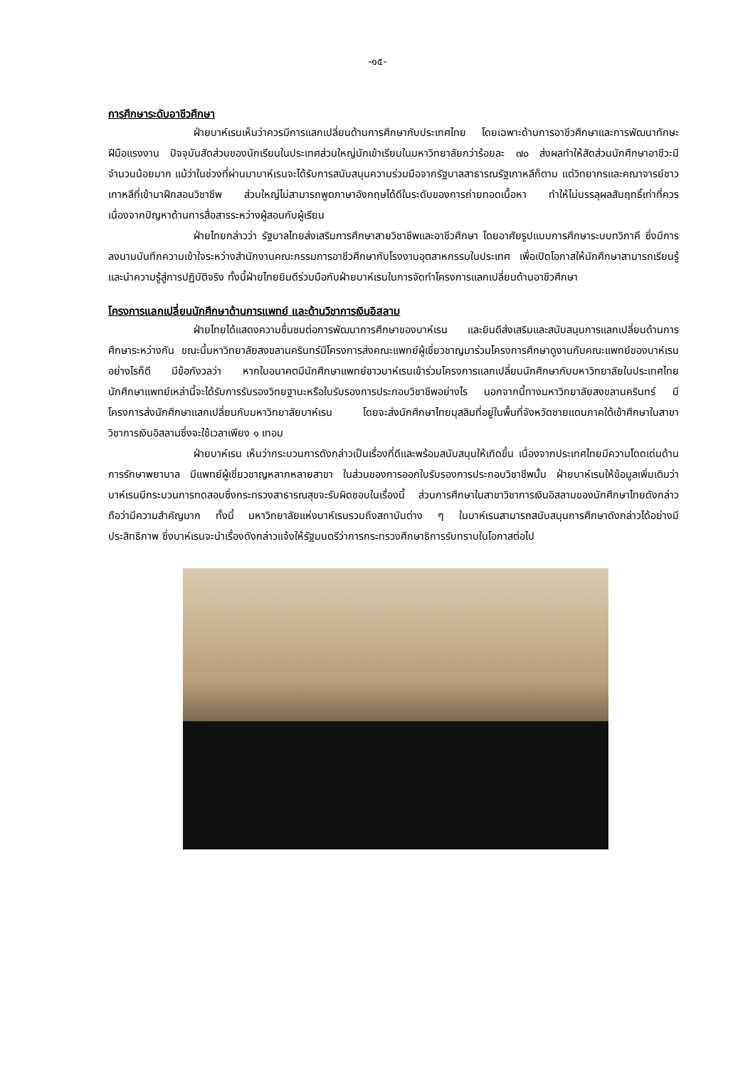-๑๕-
การศึกษาระดับอาชีวศึกษา
ฝ่ายบาห์เรนเห็นว่าควรมีการแลกเปลี่ยนด้านการศึกษากับประเทศไทย โดยเฉพาะด้านการอาชีวศึกษาและการพัฒนาทักษะฝีมือแรงงาน ปัจจุบันสัดส่วนของนักเรียนในประเทศส่วนใหญ่มักเข้าเรียนในมหาวิทยาลัยกว่าร้อยละ ๗๐ ส่งผลทำให้สัดส่วนนักศึกษาอาชีวะมีจำนวนน้อยมาก แม้ว่าในช่วงที่ผ่านมาบาห์เรนจะได้รับการสนับสนุนความร่วมมือจากรัฐบาลสาธารณรัฐเกาหลีก็ตาม แต่วิทยากรและคณาจารย์ชาวเกาหลีที่เข้ามาฝึกสอนวิชาชีพ ส่วนใหญ่ไม่สามารถพูดภาษาอังกฤษได้ดีในระดับของการถ่ายทอดเนื้อหา ทำให้ไม่บรรลุผลสัมฤทธิ์เท่าที่ควร เนื่องจากปัญหาด้านการสื่อสารระหว่างผู้สอนกับผู้เรียน
ฝ่ายไทยกล่าวว่า รัฐบาลไทยส่งเสริมการศึกษาสายวิชาชีพและอาชีวศึกษา โดยอาศัยรูปแบบการศึกษาระบบทวิภาคี ซึ่งมีการลงนามบันทึกความเข้าใจระหว่างสำนักงานคณะกรรมการอาชีวศึกษากับโรงงานอุตสาหกรรมในประเทศ เพื่อเปิดโอกาสให้นักศึกษาสามารถเรียนรู้และนำความรู้สู่การปฏิบัติจริง ทั้งนี้ฝ่ายไทยยินดีร่วมมือกับฝ่ายบาห์เรนในการจัดทำโครงการแลกเปลี่ยนด้านอาชีวศึกษา
โครงการแลกเปลี่ยนนักศึกษาด้านการแพทย์ และด้านวิชาการเงินอิสลาม
ฝ่ายไทยได้แสดงความชื่นชมต่อการพัฒนาการศึกษาของบาห์เรน และยินดีส่งเสริมและสนับสนุนการแลกเปลี่ยนด้านการศึกษาระหว่างกัน ขณะนี้มหาวิทยาลัยสงขลานครินทร์มีโครงการส่งคณะแพทย์ผู้เชี่ยวชาญมาร่วมโครงการศึกษาดูงานกับคณะแพทย์ของบาห์เรน อย่างไรก็ดี มีข้อกังวลว่า หากในอนาคตมีนักศึกษาแพทย์ชาวบาห์เรนเข้าร่วมโครงการแลกเปลี่ยนนักศึกษากับมหาวิทยาลัยในประเทศไทย นักศึกษาแพทย์เหล่านี้จะได้รับการรับรองวิทยฐานะหรือใบรับรองการประกอบวิชาชีพอย่างไร นอกจากนี้ทางมหาวิทยาลัยสงขลานครินทร์ มีโครงการส่งนักศึกษาแลกเปลี่ยนกับมหาวิทยาลัยบาห์เรน โดยจะส่งนักศึกษาไทยมุสลิมที่อยู่ในพื้นที่จังหวัดชายแดนภาคใต้เข้าศึกษาในสาขาวิชาการเงินอิสลามซึ่งจะใช้เวลาเพียง ๑ เทอม
ฝ่ายบาห์เรน เห็นว่ากระบวนการดังกล่าวเป็นเรื่องที่ดีและพร้อมสนับสนุนให้เกิดขึ้น เนื่องจากประเทศไทยมีความโดดเด่นด้านการรักษาพยาบาล มีแพทย์ผู้เชี่ยวชาญหลากหลายสาขา ในส่วนของการออกใบรับรองการประกอบวิชาชีพนั้น ฝ่ายบาห์เรนให้ข้อมูลเพิ่มเติมว่า บาห์เรนมีกระบวนการทดสอบซึ่งกระทรวงสาธารณสุขจะรับผิดชอบในเรื่องนี้ ส่วนการศึกษาในสาขาวิชาการเงินอิสลามของนักศึกษาไทยดังกล่าว ถือว่ามีความสำคัญมาก ทั้งนี้ มหาวิทยาลัยแห่งบาห์เรนรวมถึงสถาบันต่าง ๆ ในบาห์เรนสามารถสนับสนุนการศึกษาดังกล่าวได้อย่างมีประสิทธิภาพ ซึ่งบาห์เรนจะนำเรื่องดังกล่าวแจ้งให้รัฐมนตรีว่าการกระทรวงศึกษาธิการรับทราบในโอกาสต่อไป